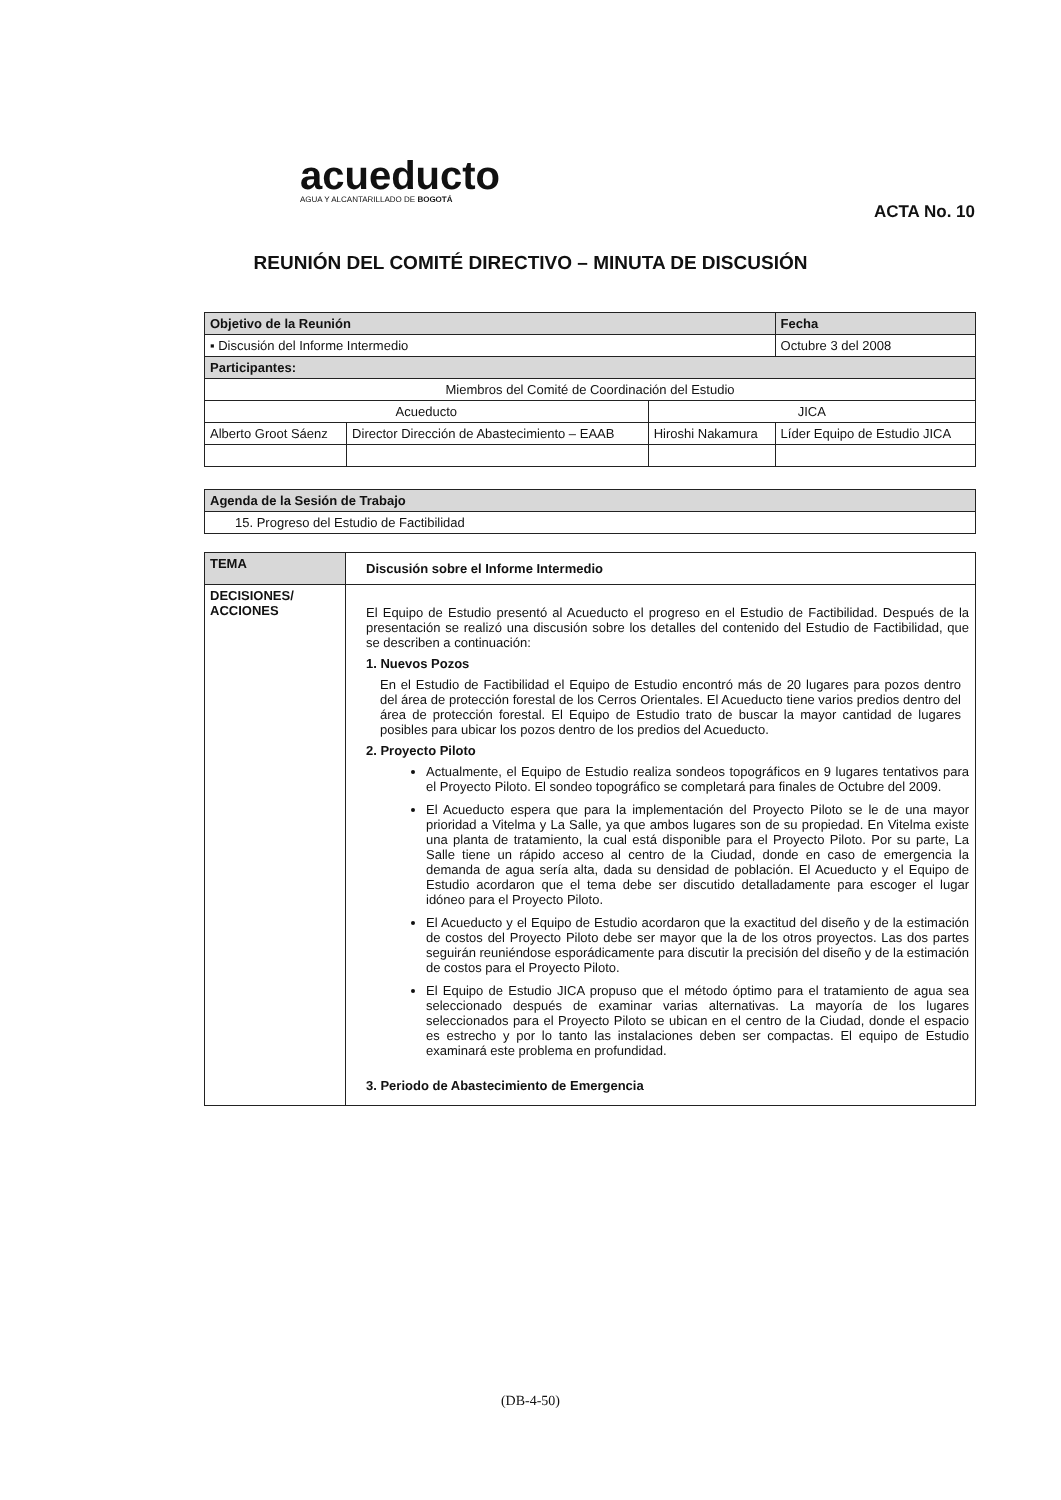acueducto
AGUA Y ALCANTARILLADO DE BOGOTÁ
ACTA No. 10
REUNIÓN DEL COMITÉ DIRECTIVO – MINUTA DE DISCUSIÓN
| Objetivo de la Reunión | | | | Fecha |
| ▪ Discusión del Informe Intermedio | | | | Octubre 3 del 2008 |
| Participantes: | | | | |
| Miembros del Comité de Coordinación del Estudio | | | | |
| Acueducto | | JICA | | |
| Alberto Groot Sáenz | Director Dirección de Abastecimiento – EAAB | Hiroshi Nakamura | Líder Equipo de Estudio JICA | |
| Agenda de la Sesión de Trabajo |
| 15. Progreso del Estudio de Factibilidad |
| TEMA | Discusión sobre el Informe Intermedio |
| DECISIONES/ ACCIONES | El Equipo de Estudio presentó al Acueducto el progreso en el Estudio de Factibilidad. Después de la presentación se realizó una discusión sobre los detalles del contenido del Estudio de Factibilidad, que se describen a continuación: 1. Nuevos Pozos En el Estudio de Factibilidad el Equipo de Estudio encontró más de 20 lugares para pozos dentro del área de protección forestal de los Cerros Orientales. El Acueducto tiene varios predios dentro del área de protección forestal. El Equipo de Estudio trato de buscar la mayor cantidad de lugares posibles para ubicar los pozos dentro de los predios del Acueducto. 2. Proyecto Piloto Actualmente, el Equipo de Estudio realiza sondeos topográficos en 9 lugares tentativos para el Proyecto Piloto. El sondeo topográfico se completará para finales de Octubre del 2009. El Acueducto espera que para la implementación del Proyecto Piloto se le de una mayor prioridad a Vitelma y La Salle, ya que ambos lugares son de su propiedad. En Vitelma existe una planta de tratamiento, la cual está disponible para el Proyecto Piloto. Por su parte, La Salle tiene un rápido acceso al centro de la Ciudad, donde en caso de emergencia la demanda de agua sería alta, dada su densidad de población. El Acueducto y el Equipo de Estudio acordaron que el tema debe ser discutido detalladamente para escoger el lugar idóneo para el Proyecto Piloto. El Acueducto y el Equipo de Estudio acordaron que la exactitud del diseño y de la estimación de costos del Proyecto Piloto debe ser mayor que la de los otros proyectos. Las dos partes seguirán reuniéndose esporádicamente para discutir la precisión del diseño y de la estimación de costos para el Proyecto Piloto. El Equipo de Estudio JICA propuso que el método óptimo para el tratamiento de agua sea seleccionado después de examinar varias alternativas. La mayoría de los lugares seleccionados para el Proyecto Piloto se ubican en el centro de la Ciudad, donde el espacio es estrecho y por lo tanto las instalaciones deben ser compactas. El equipo de Estudio examinará este problema en profundidad. 3. Periodo de Abastecimiento de Emergencia |
(DB-4-50)